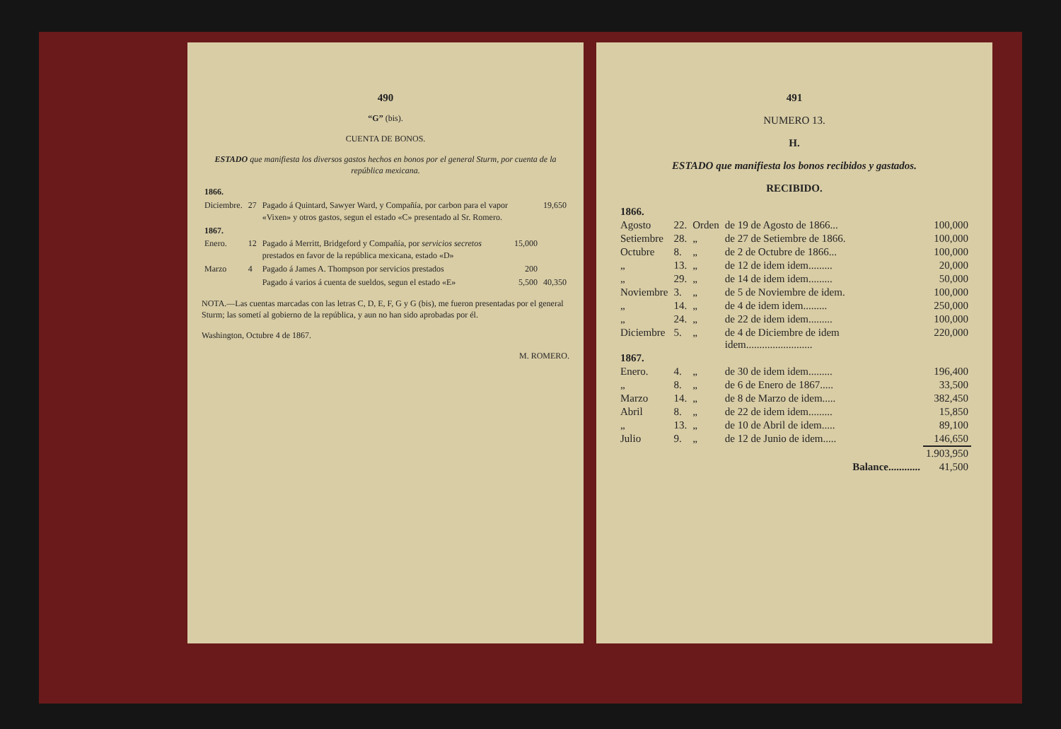490
“G” (bis).
CUENTA DE BONOS.
ESTADO que manifiesta los diversos gastos hechos en bonos por el general Sturm, por cuenta de la república mexicana.
| 1866. | | | | |
| Diciembre. | 27 | Pagado á Quintard, Sawyer Ward, y Compañía, por carbon para el vapor «Vixen» y otros gastos, segun el estado «C» presentado al Sr. Romero. | | 19,650 |
| 1867. | | | | |
| Enero. | 12 | Pagado á Merritt, Bridgeford y Compañía, por servicios secretos prestados en favor de la república mexicana, estado «D» | 15,000 | |
| Marzo | 4 | Pagado á James A. Thompson por servicios prestados | 200 | |
| | | Pagado á varios á cuenta de sueldos, segun el estado «E» | 5,500 | 40,350 |
NOTA.—Las cuentas marcadas con las letras C, D, E, F, G y G (bis), me fueron presentadas por el general Sturm; las sometí al gobierno de la república, y aun no han sido aprobadas por él.
Washington, Octubre 4 de 1867.
M. ROMERO.
491
NUMERO 13.
H.
ESTADO que manifiesta los bonos recibidos y gastados.
RECIBIDO.
| 1866. | | | | |
| Agosto | 22. | Orden | de 19 de Agosto de 1866... | 100,000 |
| Setiembre | 28. | „ | de 27 de Setiembre de 1866. | 100,000 |
| Octubre | 8. | „ | de 2 de Octubre de 1866... | 100,000 |
| „ | 13. | „ | de 12 de idem idem......... | 20,000 |
| „ | 29. | „ | de 14 de idem idem......... | 50,000 |
| Noviembre | 3. | „ | de 5 de Noviembre de idem. | 100,000 |
| „ | 14. | „ | de 4 de idem idem......... | 250,000 |
| „ | 24. | „ | de 22 de idem idem......... | 100,000 |
| Diciembre | 5. | „ | de 4 de Diciembre de idem idem......................... | 220,000 |
| 1867. | | | | |
| Enero. | 4. | „ | de 30 de idem idem......... | 196,400 |
| „ | 8. | „ | de 6 de Enero de 1867..... | 33,500 |
| Marzo | 14. | „ | de 8 de Marzo de idem..... | 382,450 |
| Abril | 8. | „ | de 22 de idem idem......... | 15,850 |
| „ | 13. | „ | de 10 de Abril de idem..... | 89,100 |
| Julio | 9. | „ | de 12 de Junio de idem..... | 146,650 |
| | | | | 1.903,950 |
| Balance............ | | | | 41,500 |